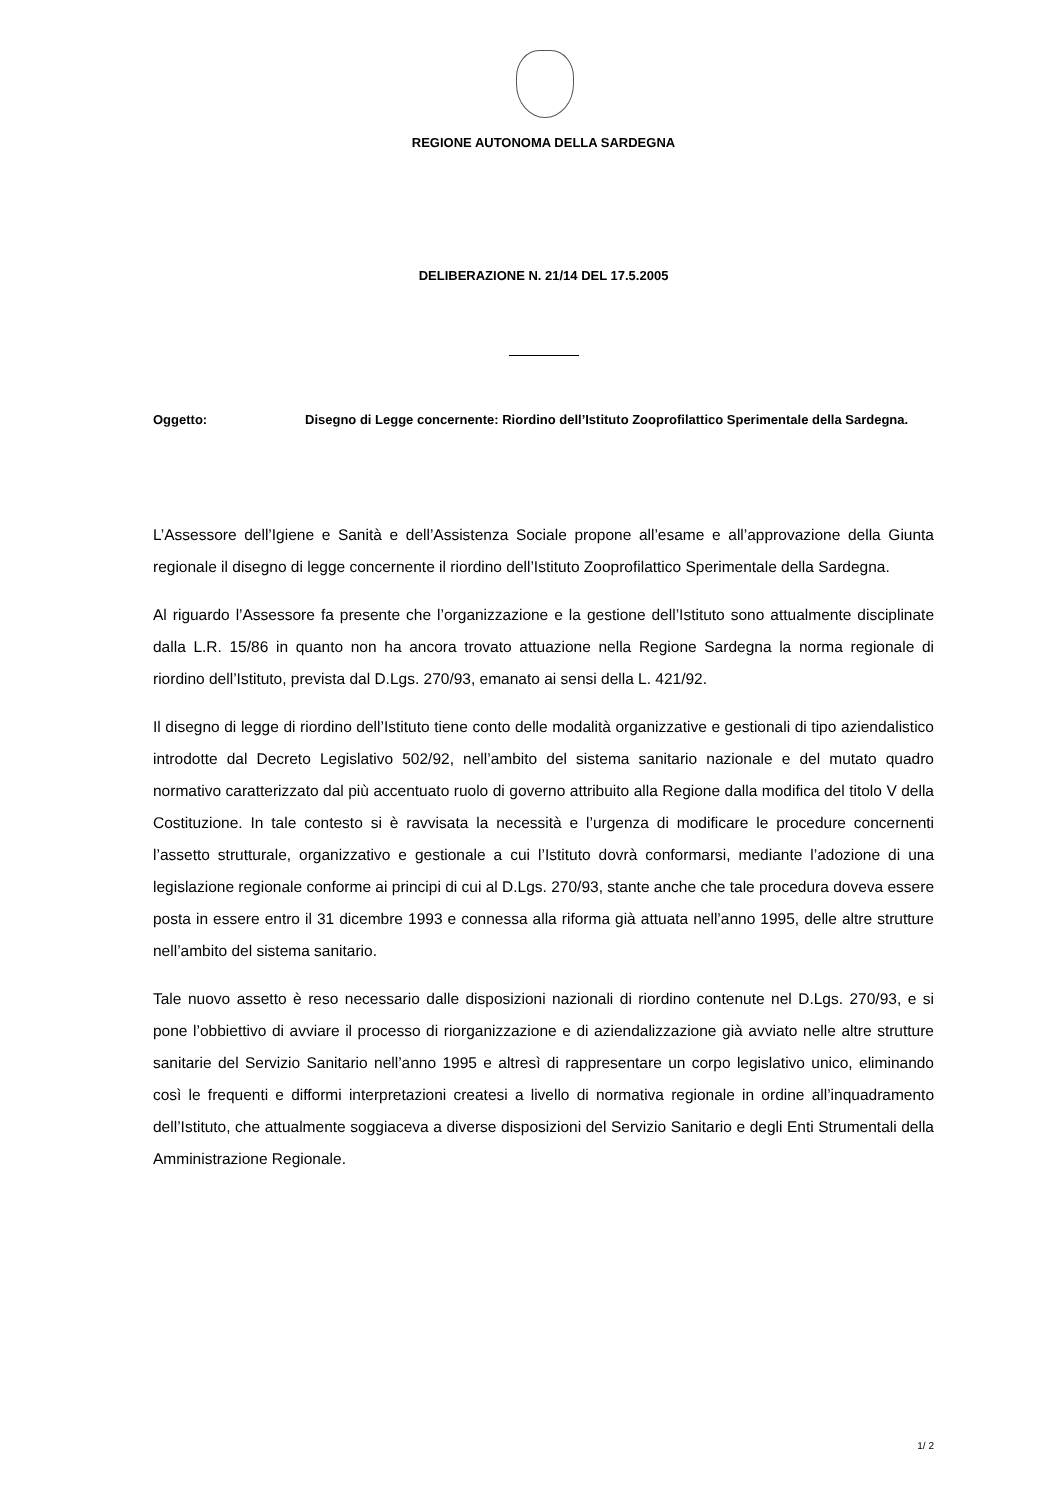REGIONE AUTONOMA DELLA SARDEGNA
DELIBERAZIONE N. 21/14 DEL 17.5.2005
Oggetto: Disegno di Legge concernente: Riordino dell’Istituto Zooprofilattico Sperimentale della Sardegna.
L’Assessore dell’Igiene e Sanità e dell’Assistenza Sociale propone all’esame e all’approvazione della Giunta regionale il disegno di legge concernente il riordino dell’Istituto Zooprofilattico Sperimentale della Sardegna.
Al riguardo l’Assessore fa presente che l’organizzazione e la gestione dell’Istituto sono attualmente disciplinate dalla L.R. 15/86 in quanto non ha ancora trovato attuazione nella Regione Sardegna la norma regionale di riordino dell’Istituto, prevista dal D.Lgs. 270/93, emanato ai sensi della L. 421/92.
Il disegno di legge di riordino dell’Istituto tiene conto delle modalità organizzative e gestionali di tipo aziendalistico introdotte dal Decreto Legislativo 502/92, nell’ambito del sistema sanitario nazionale e del mutato quadro normativo caratterizzato dal più accentuato ruolo di governo attribuito alla Regione dalla modifica del titolo V della Costituzione. In tale contesto si è ravvisata la necessità e l’urgenza di modificare le procedure concernenti l’assetto strutturale, organizzativo e gestionale a cui l’Istituto dovrà conformarsi, mediante l’adozione di una legislazione regionale conforme ai principi di cui al D.Lgs. 270/93, stante anche che tale procedura doveva essere posta in essere entro il 31 dicembre 1993 e connessa alla riforma già attuata nell’anno 1995, delle altre strutture nell’ambito del sistema sanitario.
Tale nuovo assetto è reso necessario dalle disposizioni nazionali di riordino contenute nel D.Lgs. 270/93, e si pone l’obbiettivo di avviare il processo di riorganizzazione e di aziendalizzazione già avviato nelle altre strutture sanitarie del Servizio Sanitario nell’anno 1995 e altresì di rappresentare un corpo legislativo unico, eliminando così le frequenti e difformi interpretazioni createsi a livello di normativa regionale in ordine all’inquadramento dell’Istituto, che attualmente soggiaceva a diverse disposizioni del Servizio Sanitario e degli Enti Strumentali della Amministrazione Regionale.
1/ 2